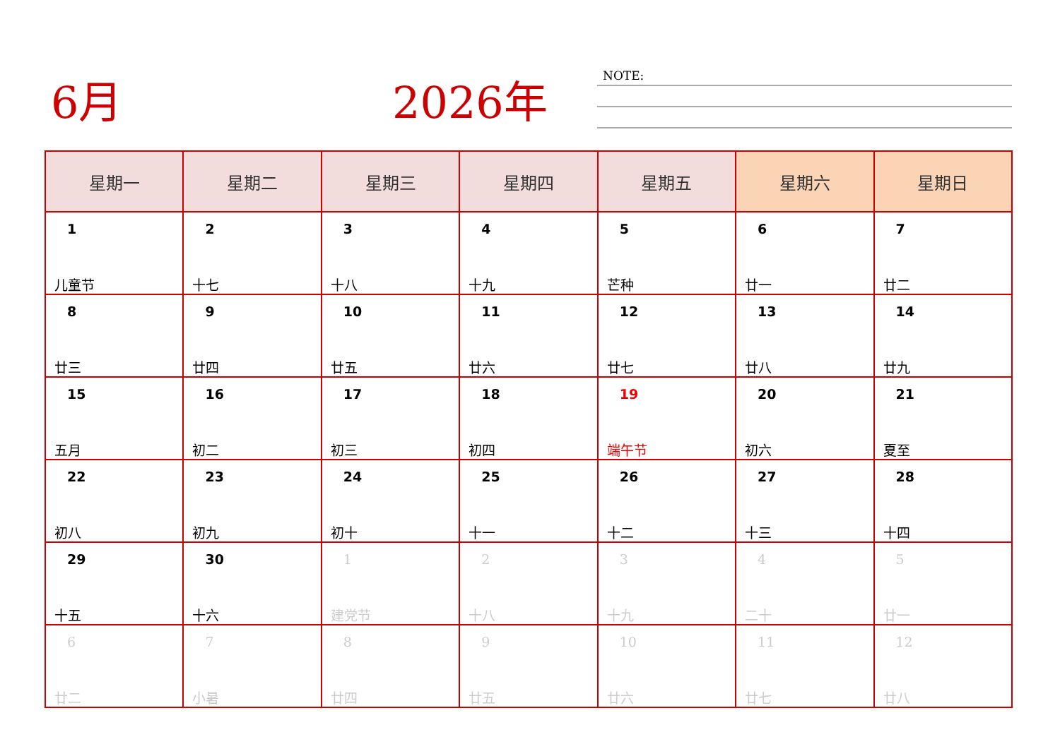6月 2026年 NOTE:
| 星期一 | 星期二 | 星期三 | 星期四 | 星期五 | 星期六 | 星期日 |
| --- | --- | --- | --- | --- | --- | --- |
| 1 儿童节 | 2 十七 | 3 十八 | 4 十九 | 5 芒种 | 6 廿一 | 7 廿二 |
| 8 廿三 | 9 廿四 | 10 廿五 | 11 廿六 | 12 廿七 | 13 廿八 | 14 廿九 |
| 15 五月 | 16 初二 | 17 初三 | 18 初四 | 19 端午节 | 20 初六 | 21 夏至 |
| 22 初八 | 23 初九 | 24 初十 | 25 十一 | 26 十二 | 27 十三 | 28 十四 |
| 29 十五 | 30 十六 | 1 建党节 | 2 十八 | 3 十九 | 4 二十 | 5 廿一 |
| 6 廿二 | 7 小暑 | 8 廿四 | 9 廿五 | 10 廿六 | 11 廿七 | 12 廿八 |